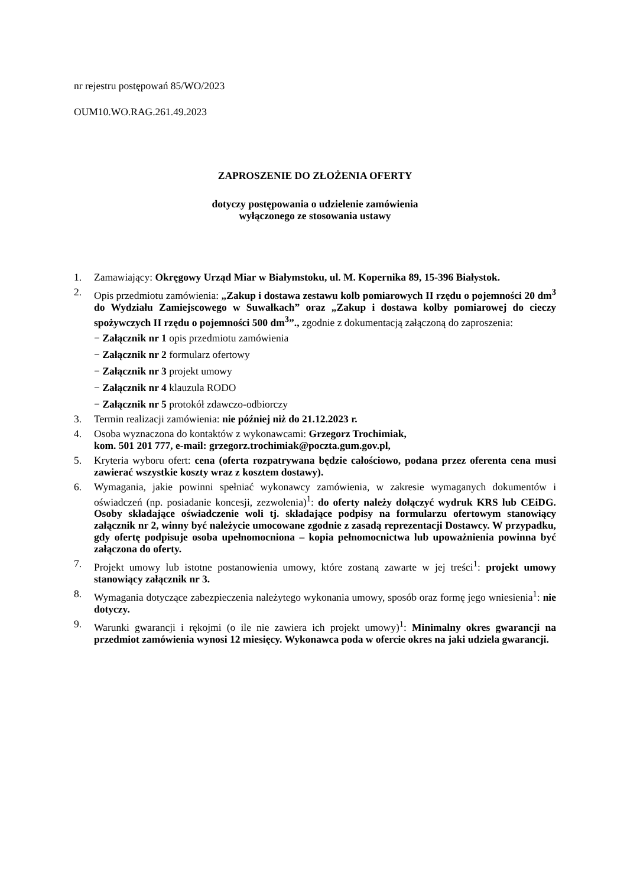nr rejestru postępowań 85/WO/2023
OUM10.WO.RAG.261.49.2023
ZAPROSZENIE DO ZŁOŻENIA OFERTY
dotyczy postępowania o udzielenie zamówienia
wyłączonego ze stosowania ustawy
1. Zamawiający: Okręgowy Urząd Miar w Białymstoku, ul. M. Kopernika 89, 15-396 Białystok.
2. Opis przedmiotu zamówienia: „Zakup i dostawa zestawu kolb pomiarowych II rzędu o pojemności 20 dm<sup>3</sup> do Wydziału Zamiejscowego w Suwałkach” oraz „Zakup i dostawa kolby pomiarowej do cieczy spożywczych II rzędu o pojemności 500 dm<sup>3</sup>”., zgodnie z dokumentacją załączoną do zaproszenia:
− Załącznik nr 1 opis przedmiotu zamówienia
− Załącznik nr 2 formularz ofertowy
− Załącznik nr 3 projekt umowy
− Załącznik nr 4 klauzula RODO
− Załącznik nr 5 protokół zdawczo-odbiorczy
3. Termin realizacji zamówienia: nie później niż do 21.12.2023 r.
4. Osoba wyznaczona do kontaktów z wykonawcami: Grzegorz Trochimiak,
kom. 501 201 777, e-mail: grzegorz.trochimiak@poczta.gum.gov.pl,
5. Kryteria wyboru ofert: cena (oferta rozpatrywana będzie całościowo, podana przez oferenta cena musi zawierać wszystkie koszty wraz z kosztem dostawy).
6. Wymagania, jakie powinni spełniać wykonawcy zamówienia, w zakresie wymaganych dokumentów i oświadczeń (np. posiadanie koncesji, zezwolenia)<sup>1</sup>: do oferty należy dołączyć wydruk KRS lub CEiDG. Osoby składające oświadczenie woli tj. składające podpisy na formularzu ofertowym stanowiący załącznik nr 2, winny być należycie umocowane zgodnie z zasadą reprezentacji Dostawcy. W przypadku, gdy ofertę podpisuje osoba upełnomocniona – kopia pełnomocnictwa lub upoważnienia powinna być załączona do oferty.
7. Projekt umowy lub istotne postanowienia umowy, które zostaną zawarte w jej treści<sup>1</sup>: projekt umowy stanowiący załącznik nr 3.
8. Wymagania dotyczące zabezpieczenia należytego wykonania umowy, sposób oraz formę jego wniesienia<sup>1</sup>: nie dotyczy.
9. Warunki gwarancji i rękojmi (o ile nie zawiera ich projekt umowy)<sup>1</sup>: Minimalny okres gwarancji na przedmiot zamówienia wynosi 12 miesięcy. Wykonawca poda w ofercie okres na jaki udziela gwarancji.